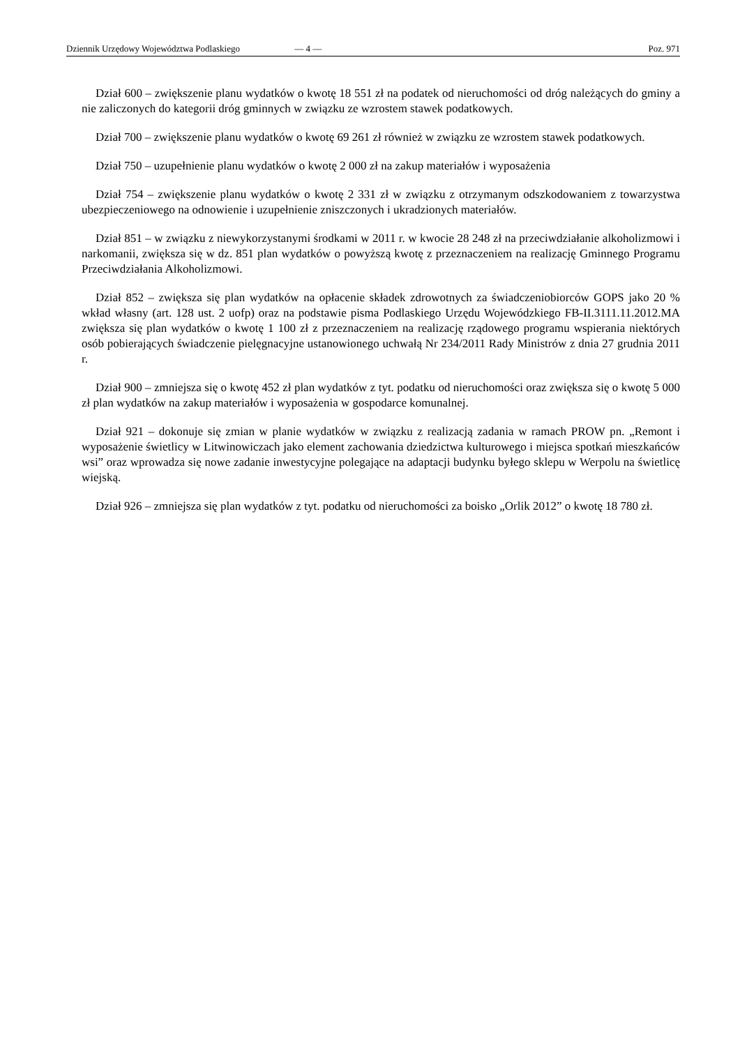Dziennik Urzędowy Województwa Podlaskiego — 4 — Poz. 971
Dział 600 – zwiększenie planu wydatków o kwotę 18 551 zł na podatek od nieruchomości od dróg należących do gminy a nie zaliczonych do kategorii dróg gminnych w związku ze wzrostem stawek podatkowych.
Dział 700 – zwiększenie planu wydatków o kwotę 69 261 zł również w związku ze wzrostem stawek podatkowych.
Dział 750 – uzupełnienie planu wydatków o kwotę 2 000 zł na zakup materiałów i wyposażenia
Dział 754 – zwiększenie planu wydatków o kwotę 2 331 zł w związku z otrzymanym odszkodowaniem z towarzystwa ubezpieczeniowego na odnowienie i uzupełnienie zniszczonych i ukradzionych materiałów.
Dział 851 – w związku z niewykorzystanymi środkami w 2011 r. w kwocie 28 248 zł na przeciwdziałanie alkoholizmowi i narkomanii, zwiększa się w dz. 851 plan wydatków o powyższą kwotę z przeznaczeniem na realizację Gminnego Programu Przeciwdziałania Alkoholizmowi.
Dział 852 – zwiększa się plan wydatków na opłacenie składek zdrowotnych za świadczeniobiorców GOPS jako 20 % wkład własny (art. 128 ust. 2 uofp) oraz na podstawie pisma Podlaskiego Urzędu Wojewódzkiego FB-II.3111.11.2012.MA zwiększa się plan wydatków o kwotę 1 100 zł z przeznaczeniem na realizację rządowego programu wspierania niektórych osób pobierających świadczenie pielęgnacyjne ustanowionego uchwałą Nr 234/2011 Rady Ministrów z dnia 27 grudnia 2011 r.
Dział 900 – zmniejsza się o kwotę 452 zł plan wydatków z tyt. podatku od nieruchomości oraz zwiększa się o kwotę 5 000 zł plan wydatków na zakup materiałów i wyposażenia w gospodarce komunalnej.
Dział 921 – dokonuje się zmian w planie wydatków w związku z realizacją zadania w ramach PROW pn. „Remont i wyposażenie świetlicy w Litwinowiczach jako element zachowania dziedzictwa kulturowego i miejsca spotkań mieszkańców wsi” oraz wprowadza się nowe zadanie inwestycyjne polegające na adaptacji budynku byłego sklepu w Werpolu na świetlicę wiejską.
Dział 926 – zmniejsza się plan wydatków z tyt. podatku od nieruchomości za boisko „Orlik 2012” o kwotę 18 780 zł.